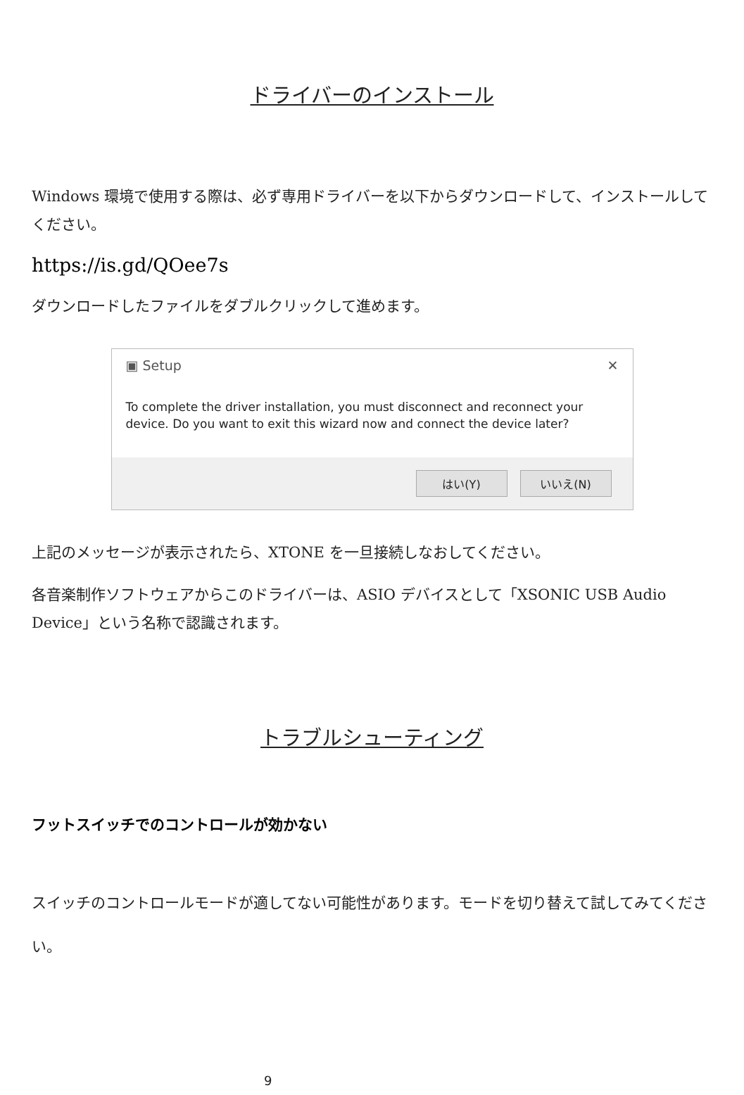ドライバーのインストール
Windows 環境で使用する際は、必ず専用ドライバーを以下からダウンロードして、インストールしてください。
https://is.gd/QOee7s
ダウンロードしたファイルをダブルクリックして進めます。
▣ Setup ✕
To complete the driver installation, you must disconnect and reconnect your device. Do you want to exit this wizard now and connect the device later?
はい(Y) いいえ(N)
上記のメッセージが表示されたら、XTONE を一旦接続しなおしてください。
各音楽制作ソフトウェアからこのドライバーは、ASIO デバイスとして「XSONIC USB Audio Device」という名称で認識されます。
トラブルシューティング
フットスイッチでのコントロールが効かない
スイッチのコントロールモードが適してない可能性があります。モードを切り替えて試してみてください。
9